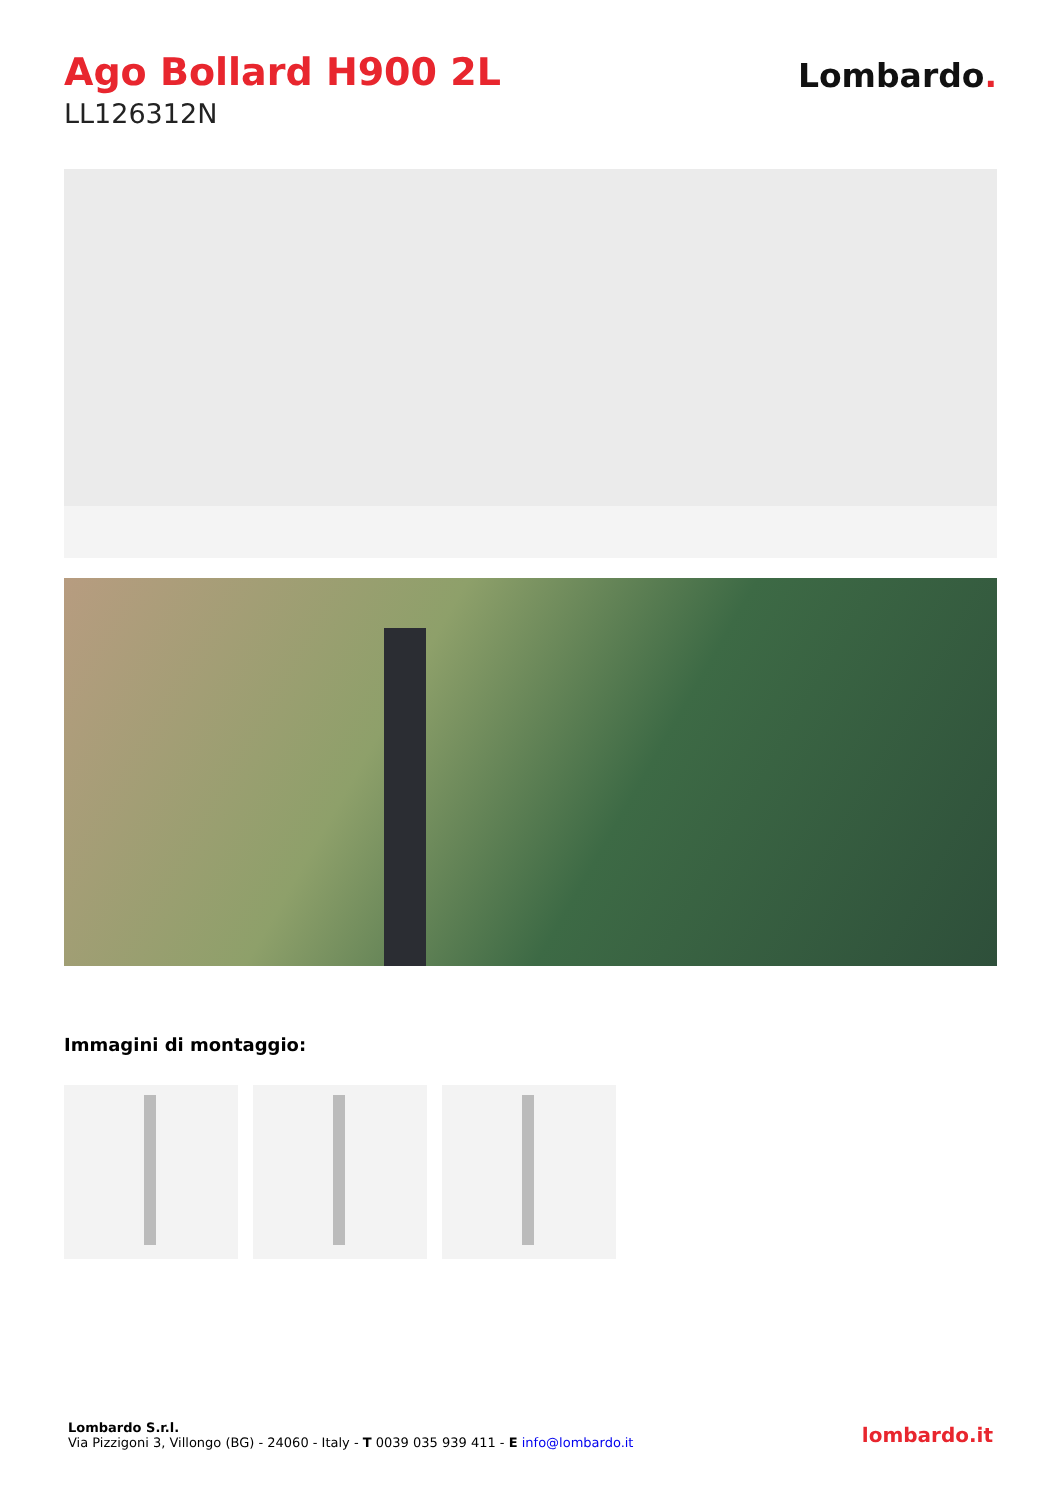Ago Bollard H900 2L
LL126312N
Lombardo.
Immagini di montaggio:
Lombardo S.r.l.
Via Pizzigoni 3, Villongo (BG) - 24060 - Italy - T 0039 035 939 411 - E info@lombardo.it
lombardo.it